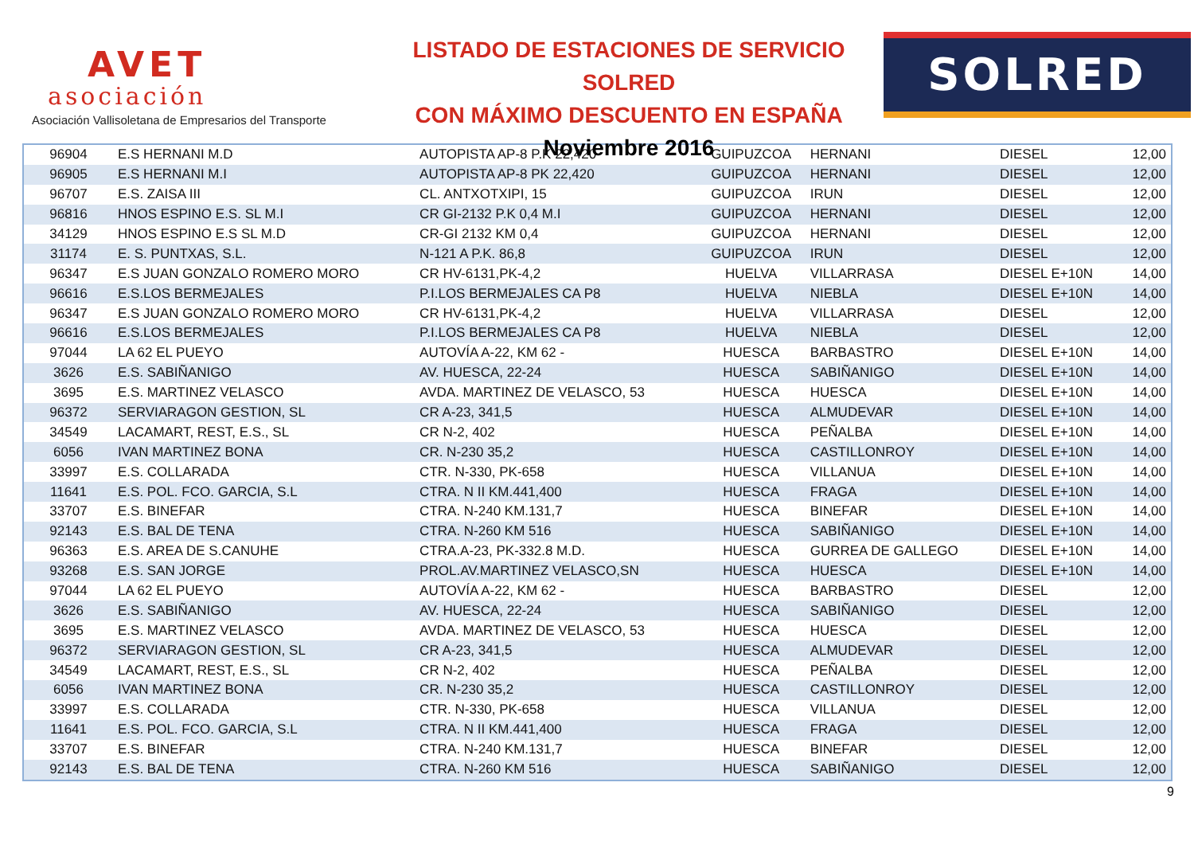AVET
asociación
Asociación Vallisoletana de Empresarios del Transporte
LISTADO DE ESTACIONES DE SERVICIO SOLRED
CON MÁXIMO DESCUENTO EN ESPAÑA
Noviembre 2016
SOLRED
| 96904 | E.S HERNANI M.D | AUTOPISTA AP-8 P.K 22,420 | GUIPUZCOA | HERNANI | DIESEL | 12,00 |
| 96905 | E.S HERNANI M.I | AUTOPISTA AP-8 PK 22,420 | GUIPUZCOA | HERNANI | DIESEL | 12,00 |
| 96707 | E.S. ZAISA III | CL. ANTXOTXIPI, 15 | GUIPUZCOA | IRUN | DIESEL | 12,00 |
| 96816 | HNOS ESPINO E.S. SL M.I | CR GI-2132 P.K 0,4 M.I | GUIPUZCOA | HERNANI | DIESEL | 12,00 |
| 34129 | HNOS ESPINO E.S SL M.D | CR-GI 2132 KM 0,4 | GUIPUZCOA | HERNANI | DIESEL | 12,00 |
| 31174 | E. S. PUNTXAS, S.L. | N-121 A P.K. 86,8 | GUIPUZCOA | IRUN | DIESEL | 12,00 |
| 96347 | E.S JUAN GONZALO ROMERO MORO | CR HV-6131,PK-4,2 | HUELVA | VILLARRASA | DIESEL E+10N | 14,00 |
| 96616 | E.S.LOS BERMEJALES | P.I.LOS BERMEJALES CA P8 | HUELVA | NIEBLA | DIESEL E+10N | 14,00 |
| 96347 | E.S JUAN GONZALO ROMERO MORO | CR HV-6131,PK-4,2 | HUELVA | VILLARRASA | DIESEL | 12,00 |
| 96616 | E.S.LOS BERMEJALES | P.I.LOS BERMEJALES CA P8 | HUELVA | NIEBLA | DIESEL | 12,00 |
| 97044 | LA 62 EL PUEYO | AUTOVÍA A-22, KM 62 - | HUESCA | BARBASTRO | DIESEL E+10N | 14,00 |
| 3626 | E.S. SABIÑANIGO | AV. HUESCA, 22-24 | HUESCA | SABIÑANIGO | DIESEL E+10N | 14,00 |
| 3695 | E.S. MARTINEZ VELASCO | AVDA. MARTINEZ DE VELASCO, 53 | HUESCA | HUESCA | DIESEL E+10N | 14,00 |
| 96372 | SERVIARAGON GESTION, SL | CR A-23, 341,5 | HUESCA | ALMUDEVAR | DIESEL E+10N | 14,00 |
| 34549 | LACAMART, REST, E.S., SL | CR N-2, 402 | HUESCA | PEÑALBA | DIESEL E+10N | 14,00 |
| 6056 | IVAN MARTINEZ BONA | CR. N-230 35,2 | HUESCA | CASTILLONROY | DIESEL E+10N | 14,00 |
| 33997 | E.S. COLLARADA | CTR. N-330, PK-658 | HUESCA | VILLANUA | DIESEL E+10N | 14,00 |
| 11641 | E.S. POL. FCO. GARCIA, S.L | CTRA. N II KM.441,400 | HUESCA | FRAGA | DIESEL E+10N | 14,00 |
| 33707 | E.S. BINEFAR | CTRA. N-240 KM.131,7 | HUESCA | BINEFAR | DIESEL E+10N | 14,00 |
| 92143 | E.S. BAL DE TENA | CTRA. N-260 KM 516 | HUESCA | SABIÑANIGO | DIESEL E+10N | 14,00 |
| 96363 | E.S. AREA DE S.CANUHE | CTRA.A-23, PK-332.8 M.D. | HUESCA | GURREA DE GALLEGO | DIESEL E+10N | 14,00 |
| 93268 | E.S. SAN JORGE | PROL.AV.MARTINEZ VELASCO,SN | HUESCA | HUESCA | DIESEL E+10N | 14,00 |
| 97044 | LA 62 EL PUEYO | AUTOVÍA A-22, KM 62 - | HUESCA | BARBASTRO | DIESEL | 12,00 |
| 3626 | E.S. SABIÑANIGO | AV. HUESCA, 22-24 | HUESCA | SABIÑANIGO | DIESEL | 12,00 |
| 3695 | E.S. MARTINEZ VELASCO | AVDA. MARTINEZ DE VELASCO, 53 | HUESCA | HUESCA | DIESEL | 12,00 |
| 96372 | SERVIARAGON GESTION, SL | CR A-23, 341,5 | HUESCA | ALMUDEVAR | DIESEL | 12,00 |
| 34549 | LACAMART, REST, E.S., SL | CR N-2, 402 | HUESCA | PEÑALBA | DIESEL | 12,00 |
| 6056 | IVAN MARTINEZ BONA | CR. N-230 35,2 | HUESCA | CASTILLONROY | DIESEL | 12,00 |
| 33997 | E.S. COLLARADA | CTR. N-330, PK-658 | HUESCA | VILLANUA | DIESEL | 12,00 |
| 11641 | E.S. POL. FCO. GARCIA, S.L | CTRA. N II KM.441,400 | HUESCA | FRAGA | DIESEL | 12,00 |
| 33707 | E.S. BINEFAR | CTRA. N-240 KM.131,7 | HUESCA | BINEFAR | DIESEL | 12,00 |
| 92143 | E.S. BAL DE TENA | CTRA. N-260 KM 516 | HUESCA | SABIÑANIGO | DIESEL | 12,00 |
9